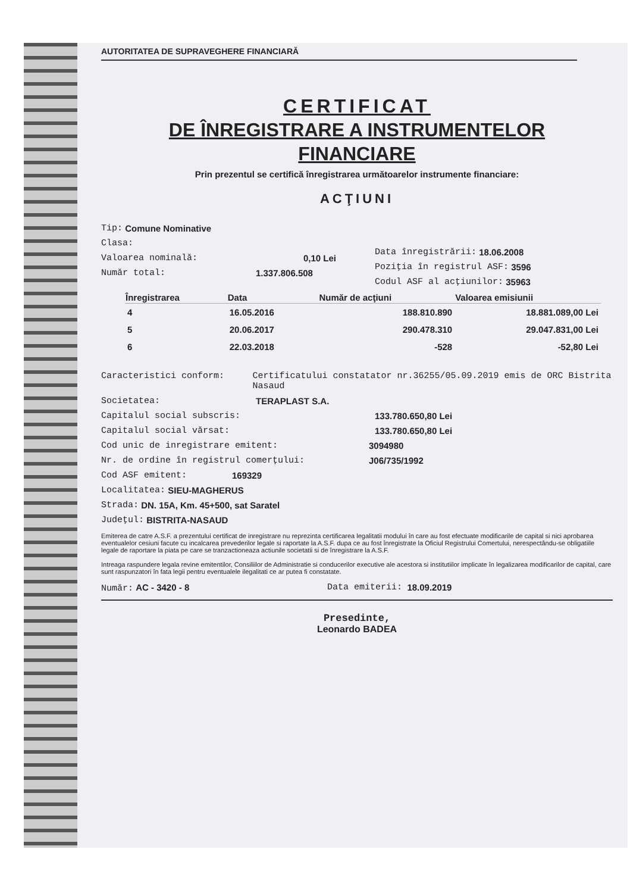AUTORITATEA DE SUPRAVEGHERE FINANCIARĂ
CERTIFICAT
DE ÎNREGISTRARE A INSTRUMENTELOR
FINANCIARE
Prin prezentul se certifică înregistrarea următoarelor instrumente financiare:
ACŢIUNI
Tip: Comune Nominative
Clasa:
Valoarea nominală: 0,10 Lei
Număr total: 1.337.806.508
Data înregistrării: 18.06.2008
Poziţia în registrul ASF: 3596
Codul ASF al acţiunilor: 35963
| Înregistrarea | Data | Număr de acţiuni | Valoarea emisiunii |
| --- | --- | --- | --- |
| 4 | 16.05.2016 | 188.810.890 | 18.881.089,00 Lei |
| 5 | 20.06.2017 | 290.478.310 | 29.047.831,00 Lei |
| 6 | 22.03.2018 | -528 | -52,80 Lei |
Caracteristici conform: Certificatului constatator nr.36255/05.09.2019 emis de ORC Bistrita Nasaud
Societatea: TERAPLAST S.A.
Capitalul social subscris: 133.780.650,80 Lei
Capitalul social vărsat: 133.780.650,80 Lei
Cod unic de inregistrare emitent: 3094980
Nr. de ordine în registrul comerţului: J06/735/1992
Cod ASF emitent: 169329
Localitatea: SIEU-MAGHERUS
Strada: DN. 15A, Km. 45+500, sat Saratel
Judeţul: BISTRITA-NASAUD
Emiterea de catre A.S.F. a prezentului certificat de inregistrare nu reprezinta certificarea legalitatii modului în care au fost efectuate modificarile de capital si nici aprobarea eventualelor cesiuni facute cu incalcarea prevederilor legale si raportate la A.S.F. dupa ce au fost înregistrate la Oficiul Registrului Comertului, nerespectându-se obligatiile legale de raportare la piata pe care se tranzactioneaza actiunile societatii si de înregistrare la A.S.F.
Intreaga raspundere legala revine emitentilor, Consiliilor de Administratie si conducerilor executive ale acestora si institutiilor implicate în legalizarea modificarilor de capital, care sunt raspunzatori în fata legii pentru eventualele ilegalitati ce ar putea fi constatate.
Număr: AC - 3420 - 8 Data emiterii: 18.09.2019
Presedinte,
Leonardo BADEA